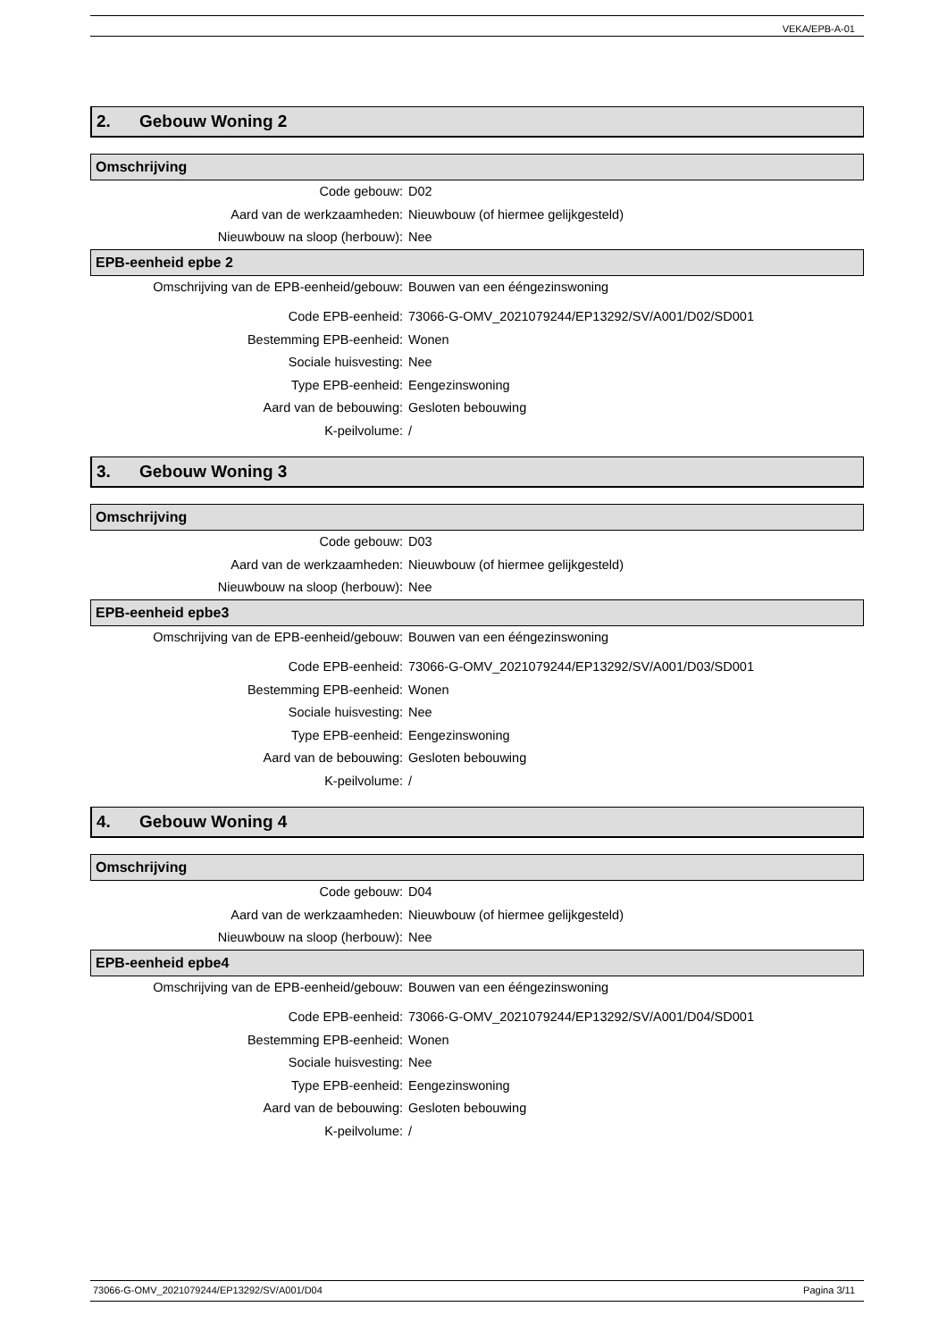VEKA/EPB-A-01
2. Gebouw Woning 2
Omschrijving
Code gebouw: D02
Aard van de werkzaamheden: Nieuwbouw (of hiermee gelijkgesteld)
Nieuwbouw na sloop (herbouw): Nee
EPB-eenheid epbe 2
Omschrijving van de EPB-eenheid/gebouw: Bouwen van een ééngezinswoning
Code EPB-eenheid: 73066-G-OMV_2021079244/EP13292/SV/A001/D02/SD001
Bestemming EPB-eenheid: Wonen
Sociale huisvesting: Nee
Type EPB-eenheid: Eengezinswoning
Aard van de bebouwing: Gesloten bebouwing
K-peilvolume: /
3. Gebouw Woning 3
Omschrijving
Code gebouw: D03
Aard van de werkzaamheden: Nieuwbouw (of hiermee gelijkgesteld)
Nieuwbouw na sloop (herbouw): Nee
EPB-eenheid epbe3
Omschrijving van de EPB-eenheid/gebouw: Bouwen van een ééngezinswoning
Code EPB-eenheid: 73066-G-OMV_2021079244/EP13292/SV/A001/D03/SD001
Bestemming EPB-eenheid: Wonen
Sociale huisvesting: Nee
Type EPB-eenheid: Eengezinswoning
Aard van de bebouwing: Gesloten bebouwing
K-peilvolume: /
4. Gebouw Woning 4
Omschrijving
Code gebouw: D04
Aard van de werkzaamheden: Nieuwbouw (of hiermee gelijkgesteld)
Nieuwbouw na sloop (herbouw): Nee
EPB-eenheid epbe4
Omschrijving van de EPB-eenheid/gebouw: Bouwen van een ééngezinswoning
Code EPB-eenheid: 73066-G-OMV_2021079244/EP13292/SV/A001/D04/SD001
Bestemming EPB-eenheid: Wonen
Sociale huisvesting: Nee
Type EPB-eenheid: Eengezinswoning
Aard van de bebouwing: Gesloten bebouwing
K-peilvolume: /
73066-G-OMV_2021079244/EP13292/SV/A001/D04 Pagina 3/11